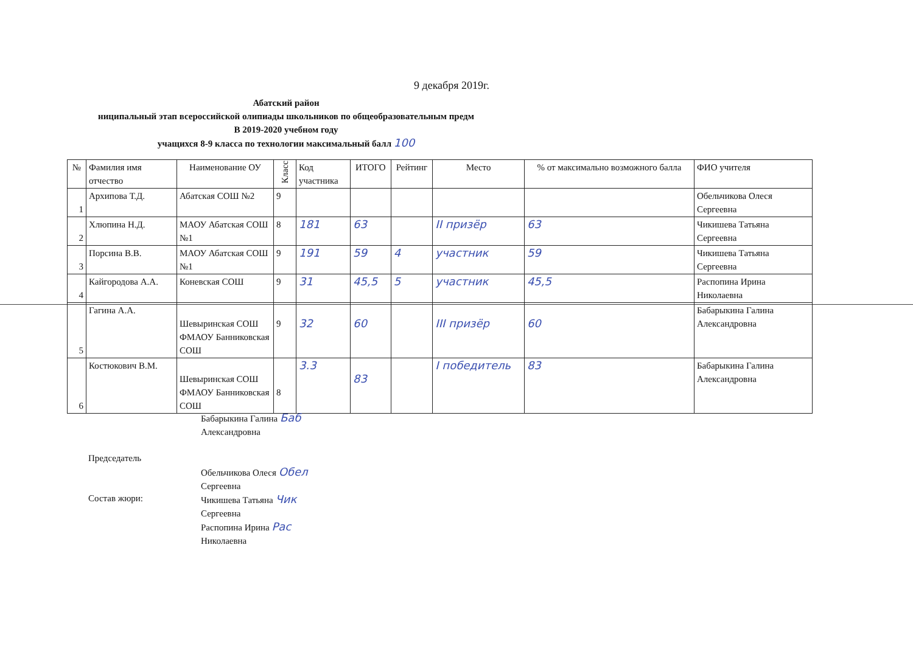9 декабря 2019г.
Абатский район
ниципальный этап всероссийской олипиады школьников по общеобразовательным предм
В 2019-2020 учебном году
учащихся 8-9 класса по технологии максимальный балл 100
| № | Фамилия имя отчество | Наименование ОУ | Класс | Код участника | ИТОГО | Рейтинг | Место | % от максимально возможного балла | ФИО учителя |
| --- | --- | --- | --- | --- | --- | --- | --- | --- | --- |
| 1 | Архипова Т.Д. | Абатская СОШ №2 | 9 | | | | | | Обельчикова Олеся Сергеевна |
| 2 | Хлюпина Н.Д. | МАОУ Абатская СОШ №1 | 8 | 181 | 63 | | II призёр | 63 | Чикишева Татьяна Сергеевна |
| 3 | Порсина В.В. | МАОУ Абатская СОШ №1 | 9 | 191 | 59 | 4 | участник | 59 | Чикишева Татьяна Сергеевна |
| 4 | Кайгородова А.А. | Коневская СОШ | 9 | 31 | 45,5 | 5 | участник | 45,5 | Распопина Ирина Николаевна |
| 5 | Гагина А.А. | Шевыринская СОШ ФМАОУ Банниковская СОШ | 9 | 32 | 60 | | III призёр | 60 | Бабарыкина Галина Александровна |
| 6 | Костюкович В.М. | Шевыринская СОШ ФМАОУ Банниковская СОШ | 8 | 3.3 | 83 | | I победитель | 83 | Бабарыкина Галина Александровна |
Председатель
Состав жюри:
Бабарыкина Галина Баб
Александровна
Обельчикова Олеся Обел
Сергеевна
Чикишева Татьяна Чик
Сергеевна
Распопина Ирина Рас
Николаевна